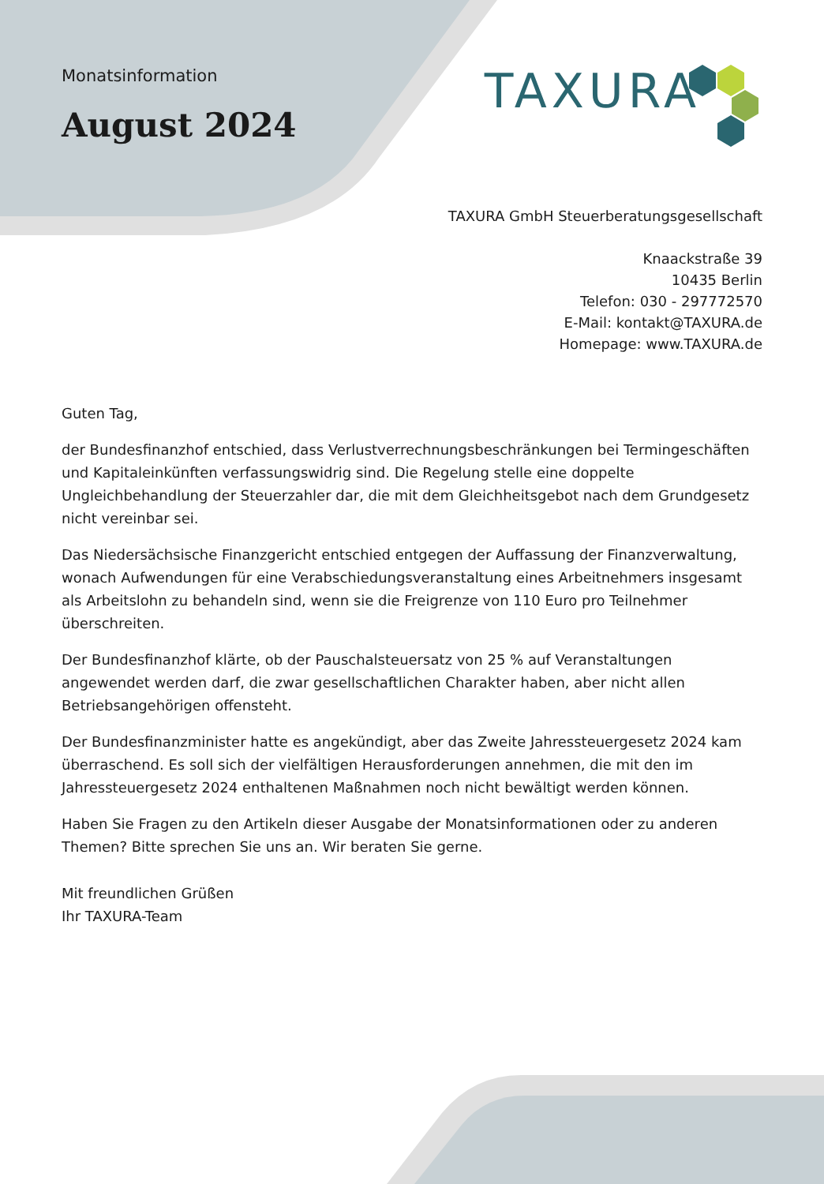Monatsinformation
August 2024
TAXURA
TAXURA GmbH Steuerberatungsgesellschaft
Knaackstraße 39
10435 Berlin
Telefon: 030 - 297772570
E-Mail: kontakt@TAXURA.de
Homepage: www.TAXURA.de
Guten Tag,
der Bundesfinanzhof entschied, dass Verlustverrechnungsbeschränkungen bei Termingeschäften und Kapitaleinkünften verfassungswidrig sind. Die Regelung stelle eine doppelte Ungleichbehandlung der Steuerzahler dar, die mit dem Gleichheitsgebot nach dem Grundgesetz nicht vereinbar sei.
Das Niedersächsische Finanzgericht entschied entgegen der Auffassung der Finanzverwaltung, wonach Aufwendungen für eine Verabschiedungsveranstaltung eines Arbeitnehmers insgesamt als Arbeitslohn zu behandeln sind, wenn sie die Freigrenze von 110 Euro pro Teilnehmer überschreiten.
Der Bundesfinanzhof klärte, ob der Pauschalsteuersatz von 25 % auf Veranstaltungen angewendet werden darf, die zwar gesellschaftlichen Charakter haben, aber nicht allen Betriebsangehörigen offensteht.
Der Bundesfinanzminister hatte es angekündigt, aber das Zweite Jahressteuergesetz 2024 kam überraschend. Es soll sich der vielfältigen Herausforderungen annehmen, die mit den im Jahressteuergesetz 2024 enthaltenen Maßnahmen noch nicht bewältigt werden können.
Haben Sie Fragen zu den Artikeln dieser Ausgabe der Monatsinformationen oder zu anderen Themen? Bitte sprechen Sie uns an. Wir beraten Sie gerne.
Mit freundlichen Grüßen
Ihr TAXURA-Team